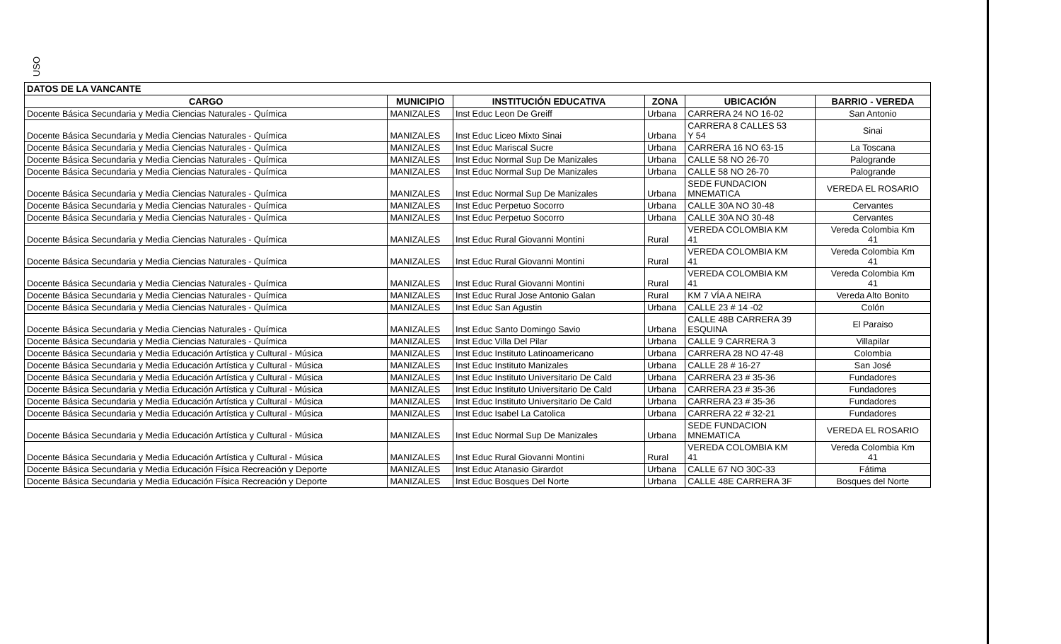USO
| DATOS DE LA VANCANTE | | | | | |
| --- | --- | --- | --- | --- | --- |
| CARGO | MUNICIPIO | INSTITUCIÓN EDUCATIVA | ZONA | UBICACIÓN | BARRIO - VEREDA |
| Docente Básica Secundaria y Media Ciencias Naturales - Química | MANIZALES | Inst Educ Leon De Greiff | Urbana | CARRERA 24 NO 16-02 | San Antonio |
| Docente Básica Secundaria y Media Ciencias Naturales - Química | MANIZALES | Inst Educ Liceo Mixto Sinai | Urbana | CARRERA 8 CALLES 53 Y 54 | Sinai |
| Docente Básica Secundaria y Media Ciencias Naturales - Química | MANIZALES | Inst Educ Mariscal Sucre | Urbana | CARRERA 16 NO 63-15 | La Toscana |
| Docente Básica Secundaria y Media Ciencias Naturales - Química | MANIZALES | Inst Educ Normal Sup De Manizales | Urbana | CALLE 58 NO 26-70 | Palogrande |
| Docente Básica Secundaria y Media Ciencias Naturales - Química | MANIZALES | Inst Educ Normal Sup De Manizales | Urbana | CALLE 58 NO 26-70 | Palogrande |
| Docente Básica Secundaria y Media Ciencias Naturales - Química | MANIZALES | Inst Educ Normal Sup De Manizales | Urbana | SEDE FUNDACION MNEMATICA | VEREDA EL ROSARIO |
| Docente Básica Secundaria y Media Ciencias Naturales - Química | MANIZALES | Inst Educ Perpetuo Socorro | Urbana | CALLE 30A NO 30-48 | Cervantes |
| Docente Básica Secundaria y Media Ciencias Naturales - Química | MANIZALES | Inst Educ Perpetuo Socorro | Urbana | CALLE 30A NO 30-48 | Cervantes |
| Docente Básica Secundaria y Media Ciencias Naturales - Química | MANIZALES | Inst Educ Rural Giovanni Montini | Rural | VEREDA COLOMBIA KM 41 | Vereda Colombia Km 41 |
| Docente Básica Secundaria y Media Ciencias Naturales - Química | MANIZALES | Inst Educ Rural Giovanni Montini | Rural | VEREDA COLOMBIA KM 41 | Vereda Colombia Km 41 |
| Docente Básica Secundaria y Media Ciencias Naturales - Química | MANIZALES | Inst Educ Rural Giovanni Montini | Rural | VEREDA COLOMBIA KM 41 | Vereda Colombia Km 41 |
| Docente Básica Secundaria y Media Ciencias Naturales - Química | MANIZALES | Inst Educ Rural Jose Antonio Galan | Rural | KM 7 VÍA A NEIRA | Vereda Alto Bonito |
| Docente Básica Secundaria y Media Ciencias Naturales - Química | MANIZALES | Inst Educ San Agustin | Urbana | CALLE 23 # 14 -02 | Colón |
| Docente Básica Secundaria y Media Ciencias Naturales - Química | MANIZALES | Inst Educ Santo Domingo Savio | Urbana | CALLE 48B CARRERA 39 ESQUINA | El Paraiso |
| Docente Básica Secundaria y Media Ciencias Naturales - Química | MANIZALES | Inst Educ Villa Del Pilar | Urbana | CALLE 9 CARRERA 3 | Villapilar |
| Docente Básica Secundaria y Media Educación Artística y Cultural - Música | MANIZALES | Inst Educ Instituto Latinoamericano | Urbana | CARRERA 28 NO 47-48 | Colombia |
| Docente Básica Secundaria y Media Educación Artística y Cultural - Música | MANIZALES | Inst Educ Instituto Manizales | Urbana | CALLE 28 # 16-27 | San José |
| Docente Básica Secundaria y Media Educación Artística y Cultural - Música | MANIZALES | Inst Educ Instituto Universitario De Cald | Urbana | CARRERA 23 # 35-36 | Fundadores |
| Docente Básica Secundaria y Media Educación Artística y Cultural - Música | MANIZALES | Inst Educ Instituto Universitario De Cald | Urbana | CARRERA 23 # 35-36 | Fundadores |
| Docente Básica Secundaria y Media Educación Artística y Cultural - Música | MANIZALES | Inst Educ Instituto Universitario De Cald | Urbana | CARRERA 23 # 35-36 | Fundadores |
| Docente Básica Secundaria y Media Educación Artística y Cultural - Música | MANIZALES | Inst Educ Isabel La Catolica | Urbana | CARRERA 22 # 32-21 | Fundadores |
| Docente Básica Secundaria y Media Educación Artística y Cultural - Música | MANIZALES | Inst Educ Normal Sup De Manizales | Urbana | SEDE FUNDACION MNEMATICA | VEREDA EL ROSARIO |
| Docente Básica Secundaria y Media Educación Artística y Cultural - Música | MANIZALES | Inst Educ Rural Giovanni Montini | Rural | VEREDA COLOMBIA KM 41 | Vereda Colombia Km 41 |
| Docente Básica Secundaria y Media Educación Física Recreación y Deporte | MANIZALES | Inst Educ Atanasio Girardot | Urbana | CALLE 67 NO 30C-33 | Fátima |
| Docente Básica Secundaria y Media Educación Física Recreación y Deporte | MANIZALES | Inst Educ Bosques Del Norte | Urbana | CALLE 48E CARRERA 3F | Bosques del Norte |